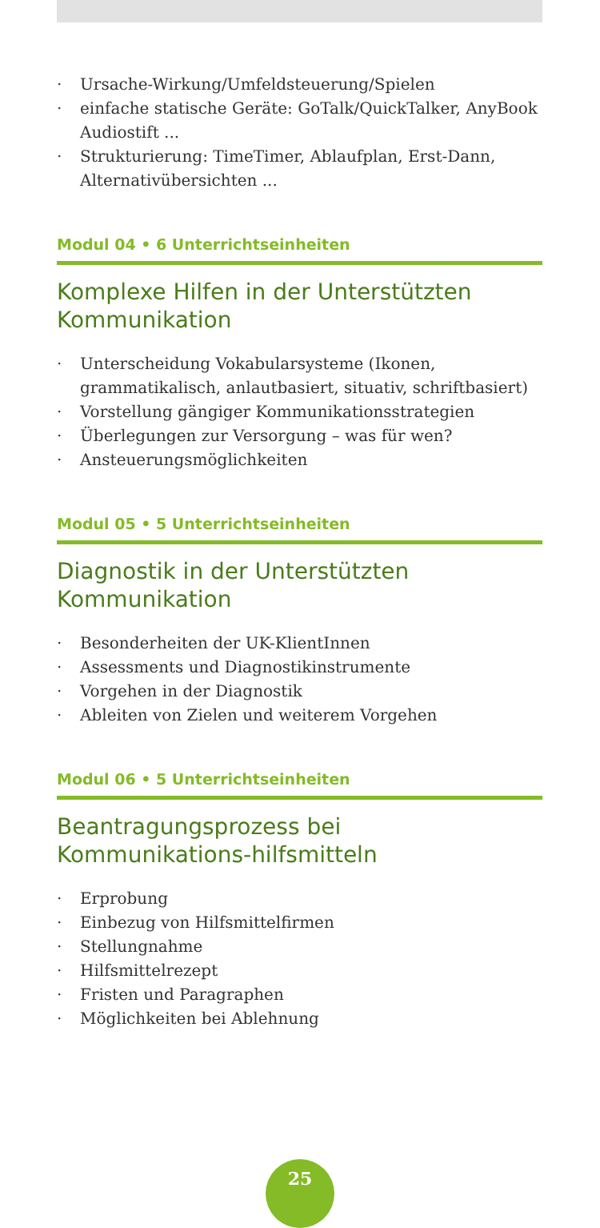· Ursache-Wirkung/Umfeldsteuerung/Spielen
· einfache statische Geräte: GoTalk/QuickTalker, AnyBook Audiostift ...
· Strukturierung: TimeTimer, Ablaufplan, Erst-Dann, Alternativübersichten ...
Modul 04 • 6 Unterrichtseinheiten
Komplexe Hilfen in der Unterstützten Kommunikation
· Unterscheidung Vokabularsysteme (Ikonen, grammatikalisch, anlautbasiert, situativ, schriftbasiert)
· Vorstellung gängiger Kommunikationsstrategien
· Überlegungen zur Versorgung – was für wen?
· Ansteuerungsmöglichkeiten
Modul 05 • 5 Unterrichtseinheiten
Diagnostik in der Unterstützten Kommunikation
· Besonderheiten der UK-KlientInnen
· Assessments und Diagnostikinstrumente
· Vorgehen in der Diagnostik
· Ableiten von Zielen und weiterem Vorgehen
Modul 06 • 5 Unterrichtseinheiten
Beantragungsprozess bei Kommunikations-hilfsmitteln
· Erprobung
· Einbezug von Hilfsmittelfirmen
· Stellungnahme
· Hilfsmittelrezept
· Fristen und Paragraphen
· Möglichkeiten bei Ablehnung
25